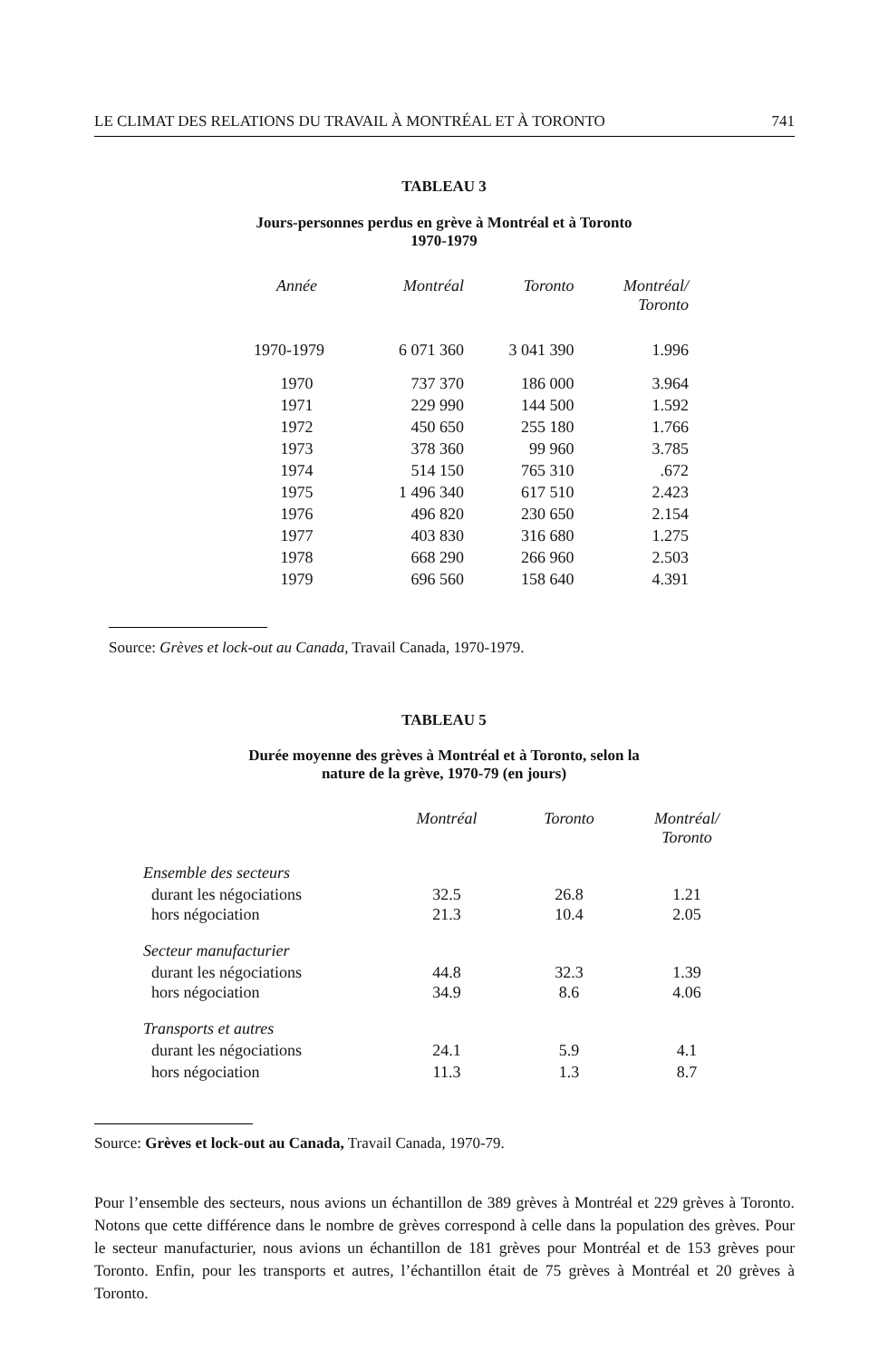LE CLIMAT DES RELATIONS DU TRAVAIL À MONTRÉAL ET À TORONTO 741
TABLEAU 3
Jours-personnes perdus en grève à Montréal et à Toronto
1970-1979
| Année | Montréal | Toronto | Montréal/ Toronto |
| --- | --- | --- | --- |
| 1970-1979 | 6 071 360 | 3 041 390 | 1.996 |
| 1970 | 737 370 | 186 000 | 3.964 |
| 1971 | 229 990 | 144 500 | 1.592 |
| 1972 | 450 650 | 255 180 | 1.766 |
| 1973 | 378 360 | 99 960 | 3.785 |
| 1974 | 514 150 | 765 310 | .672 |
| 1975 | 1 496 340 | 617 510 | 2.423 |
| 1976 | 496 820 | 230 650 | 2.154 |
| 1977 | 403 830 | 316 680 | 1.275 |
| 1978 | 668 290 | 266 960 | 2.503 |
| 1979 | 696 560 | 158 640 | 4.391 |
Source: Grèves et lock-out au Canada, Travail Canada, 1970-1979.
TABLEAU 5
Durée moyenne des grèves à Montréal et à Toronto, selon la
nature de la grève, 1970-79 (en jours)
| | Montréal | Toronto | Montréal/ Toronto |
| --- | --- | --- | --- |
| Ensemble des secteurs | | | |
| durant les négociations | 32.5 | 26.8 | 1.21 |
| hors négociation | 21.3 | 10.4 | 2.05 |
| Secteur manufacturier | | | |
| durant les négociations | 44.8 | 32.3 | 1.39 |
| hors négociation | 34.9 | 8.6 | 4.06 |
| Transports et autres | | | |
| durant les négociations | 24.1 | 5.9 | 4.1 |
| hors négociation | 11.3 | 1.3 | 8.7 |
Source: Grèves et lock-out au Canada, Travail Canada, 1970-79.
Pour l’ensemble des secteurs, nous avions un échantillon de 389 grèves à Montréal et 229 grèves à Toronto. Notons que cette différence dans le nombre de grèves correspond à celle dans la population des grèves. Pour le secteur manufacturier, nous avions un échantillon de 181 grèves pour Montréal et de 153 grèves pour Toronto. Enfin, pour les transports et autres, l’échantillon était de 75 grèves à Montréal et 20 grèves à Toronto.